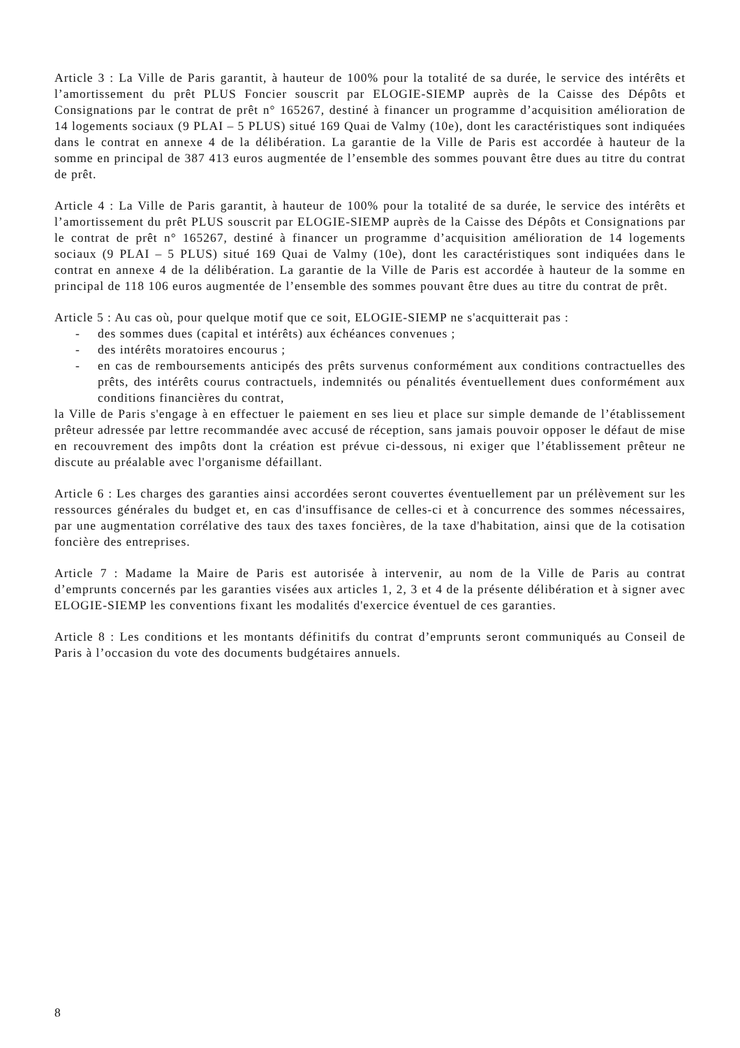Article 3 : La Ville de Paris garantit, à hauteur de 100% pour la totalité de sa durée, le service des intérêts et l’amortissement du prêt PLUS Foncier souscrit par ELOGIE-SIEMP auprès de la Caisse des Dépôts et Consignations par le contrat de prêt n° 165267, destiné à financer un programme d’acquisition amélioration de 14 logements sociaux (9 PLAI – 5 PLUS) situé 169 Quai de Valmy (10e), dont les caractéristiques sont indiquées dans le contrat en annexe 4 de la délibération. La garantie de la Ville de Paris est accordée à hauteur de la somme en principal de 387 413 euros augmentée de l’ensemble des sommes pouvant être dues au titre du contrat de prêt.
Article 4 : La Ville de Paris garantit, à hauteur de 100% pour la totalité de sa durée, le service des intérêts et l’amortissement du prêt PLUS souscrit par ELOGIE-SIEMP auprès de la Caisse des Dépôts et Consignations par le contrat de prêt n° 165267, destiné à financer un programme d’acquisition amélioration de 14 logements sociaux (9 PLAI – 5 PLUS) situé 169 Quai de Valmy (10e), dont les caractéristiques sont indiquées dans le contrat en annexe 4 de la délibération. La garantie de la Ville de Paris est accordée à hauteur de la somme en principal de 118 106 euros augmentée de l’ensemble des sommes pouvant être dues au titre du contrat de prêt.
Article 5 : Au cas où, pour quelque motif que ce soit, ELOGIE-SIEMP ne s'acquitterait pas :
- des sommes dues (capital et intérêts) aux échéances convenues ;
- des intérêts moratoires encourus ;
- en cas de remboursements anticipés des prêts survenus conformément aux conditions contractuelles des prêts, des intérêts courus contractuels, indemnités ou pénalités éventuellement dues conformément aux conditions financières du contrat,
la Ville de Paris s'engage à en effectuer le paiement en ses lieu et place sur simple demande de l’établissement prêteur adressée par lettre recommandée avec accusé de réception, sans jamais pouvoir opposer le défaut de mise en recouvrement des impôts dont la création est prévue ci-dessous, ni exiger que l’établissement prêteur ne discute au préalable avec l'organisme défaillant.
Article 6 : Les charges des garanties ainsi accordées seront couvertes éventuellement par un prélèvement sur les ressources générales du budget et, en cas d'insuffisance de celles-ci et à concurrence des sommes nécessaires, par une augmentation corrélative des taux des taxes foncières, de la taxe d'habitation, ainsi que de la cotisation foncière des entreprises.
Article 7 : Madame la Maire de Paris est autorisée à intervenir, au nom de la Ville de Paris au contrat d’emprunts concernés par les garanties visées aux articles 1, 2, 3 et 4 de la présente délibération et à signer avec ELOGIE-SIEMP les conventions fixant les modalités d'exercice éventuel de ces garanties.
Article 8 : Les conditions et les montants définitifs du contrat d’emprunts seront communiqués au Conseil de Paris à l’occasion du vote des documents budgétaires annuels.
8